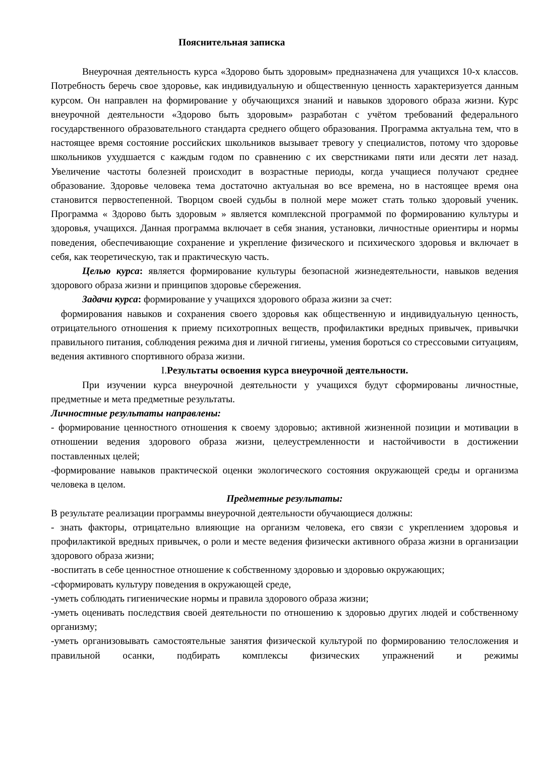Пояснительная записка
Внеурочная деятельность курса «Здорово быть здоровым» предназначена для учащихся 10-х классов. Потребность беречь свое здоровье, как индивидуальную и общественную ценность характеризуется данным курсом. Он направлен на формирование у обучающихся знаний и навыков здорового образа жизни. Курс внеурочной деятельности «Здорово быть здоровым» разработан с учётом требований федерального государственного образовательного стандарта среднего общего образования. Программа актуальна тем, что в настоящее время состояние российских школьников вызывает тревогу у специалистов, потому что здоровье школьников ухудшается с каждым годом по сравнению с их сверстниками пяти или десяти лет назад. Увеличение частоты болезней происходит в возрастные периоды, когда учащиеся получают среднее образование. Здоровье человека тема достаточно актуальная во все времена, но в настоящее время она становится первостепенной. Творцом своей судьбы в полной мере может стать только здоровый ученик. Программа « Здорово быть здоровым » является комплексной программой по формированию культуры и здоровья, учащихся. Данная программа включает в себя знания, установки, личностные ориентиры и нормы поведения, обеспечивающие сохранение и укрепление физического и психического здоровья и включает в себя, как теоретическую, так и практическую часть.
Целью курса: является формирование культуры безопасной жизнедеятельности, навыков ведения здорового образа жизни и принципов здоровье сбережения.
Задачи курса: формирование у учащихся здорового образа жизни за счет:
формирования навыков и сохранения своего здоровья как общественную и индивидуальную ценность, отрицательного отношения к приему психотропных веществ, профилактики вредных привычек, привычки правильного питания, соблюдения режима дня и личной гигиены, умения бороться со стрессовыми ситуациям, ведения активного спортивного образа жизни.
I.Результаты освоения курса внеурочной деятельности.
При изучении курса внеурочной деятельности у учащихся будут сформированы личностные, предметные и мета предметные результаты.
Личностные результаты направлены:
- формирование ценностного отношения к своему здоровью; активной жизненной позиции и мотивации в отношении ведения здорового образа жизни, целеустремленности и настойчивости в достижении поставленных целей;
-формирование навыков практической оценки экологического состояния окружающей среды и организма человека в целом.
Предметные результаты:
В результате реализации программы внеурочной деятельности обучающиеся должны:
- знать факторы, отрицательно влияющие на организм человека, его связи с укреплением здоровья и профилактикой вредных привычек, о роли и месте ведения физически активного образа жизни в организации здорового образа жизни;
-воспитать в себе ценностное отношение к собственному здоровью и здоровью окружающих;
-сформировать культуру поведения в окружающей среде,
-уметь соблюдать гигиенические нормы и правила здорового образа жизни;
-уметь оценивать последствия своей деятельности по отношению к здоровью других людей и собственному организму;
-уметь организовывать самостоятельные занятия физической культурой по формированию телосложения и правильной осанки, подбирать комплексы физических упражнений и режимы